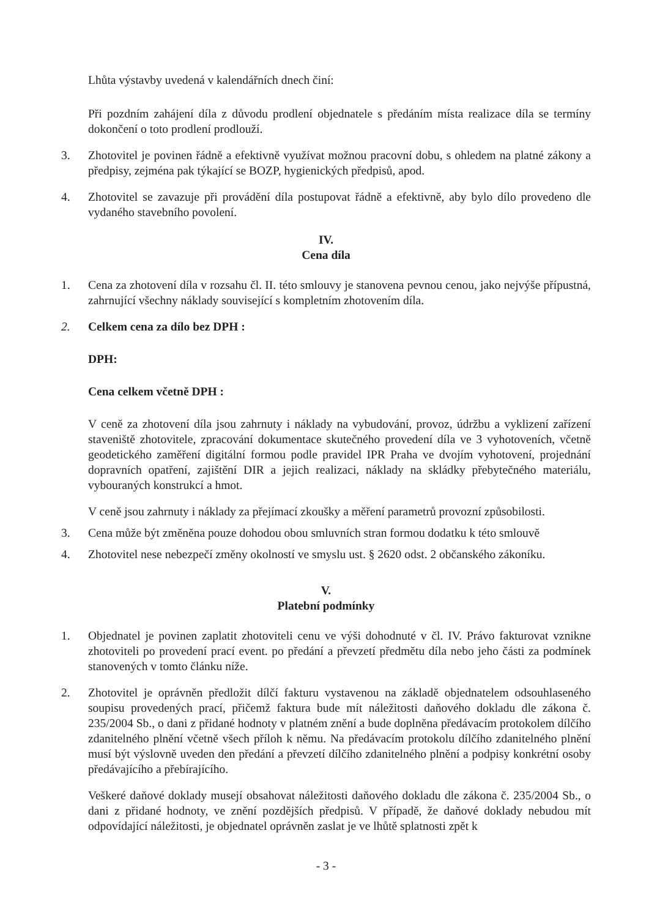Lhůta výstavby uvedená v kalendářních dnech činí:
Při pozdním zahájení díla z důvodu prodlení objednatele s předáním místa realizace díla se termíny dokončení o toto prodlení prodlouží.
3. Zhotovitel je povinen řádně a efektivně využívat možnou pracovní dobu, s ohledem na platné zákony a předpisy, zejména pak týkající se BOZP, hygienických předpisů, apod.
4. Zhotovitel se zavazuje při provádění díla postupovat řádně a efektivně, aby bylo dílo provedeno dle vydaného stavebního povolení.
IV.
Cena díla
1. Cena za zhotovení díla v rozsahu čl. II. této smlouvy je stanovena pevnou cenou, jako nejvýše přípustná, zahrnující všechny náklady související s kompletním zhotovením díla.
2. Celkem cena za dílo bez DPH :
DPH:
Cena celkem včetně DPH :
V ceně za zhotovení díla jsou zahrnuty i náklady na vybudování, provoz, údržbu a vyklizení zařízení staveniště zhotovitele, zpracování dokumentace skutečného provedení díla ve 3 vyhotoveních, včetně geodetického zaměření digitální formou podle pravidel IPR Praha ve dvojím vyhotovení, projednání dopravních opatření, zajištění DIR a jejich realizaci, náklady na skládky přebytečného materiálu, vybouraných konstrukcí a hmot.
V ceně jsou zahrnuty i náklady za přejímací zkoušky a měření parametrů provozní způsobilosti.
3. Cena může být změněna pouze dohodou obou smluvních stran formou dodatku k této smlouvě
4. Zhotovitel nese nebezpečí změny okolností ve smyslu ust. § 2620 odst. 2 občanského zákoníku.
V.
Platební podmínky
1. Objednatel je povinen zaplatit zhotoviteli cenu ve výši dohodnuté v čl. IV. Právo fakturovat vznikne zhotoviteli po provedení prací event. po předání a převzetí předmětu díla nebo jeho části za podmínek stanovených v tomto článku níže.
2. Zhotovitel je oprávněn předložit dílčí fakturu vystavenou na základě objednatelem odsouhlaseného soupisu provedených prací, přičemž faktura bude mít náležitosti daňového dokladu dle zákona č. 235/2004 Sb., o dani z přidané hodnoty v platném znění a bude doplněna předávacím protokolem dílčího zdanitelného plnění včetně všech příloh k němu. Na předávacím protokolu dílčího zdanitelného plnění musí být výslovně uveden den předání a převzetí dílčího zdanitelného plnění a podpisy konkrétní osoby předávajícího a přebírajícího.
Veškeré daňové doklady musejí obsahovat náležitosti daňového dokladu dle zákona č. 235/2004 Sb., o dani z přidané hodnoty, ve znění pozdějších předpisů. V případě, že daňové doklady nebudou mít odpovídající náležitosti, je objednatel oprávněn zaslat je ve lhůtě splatnosti zpět k
- 3 -